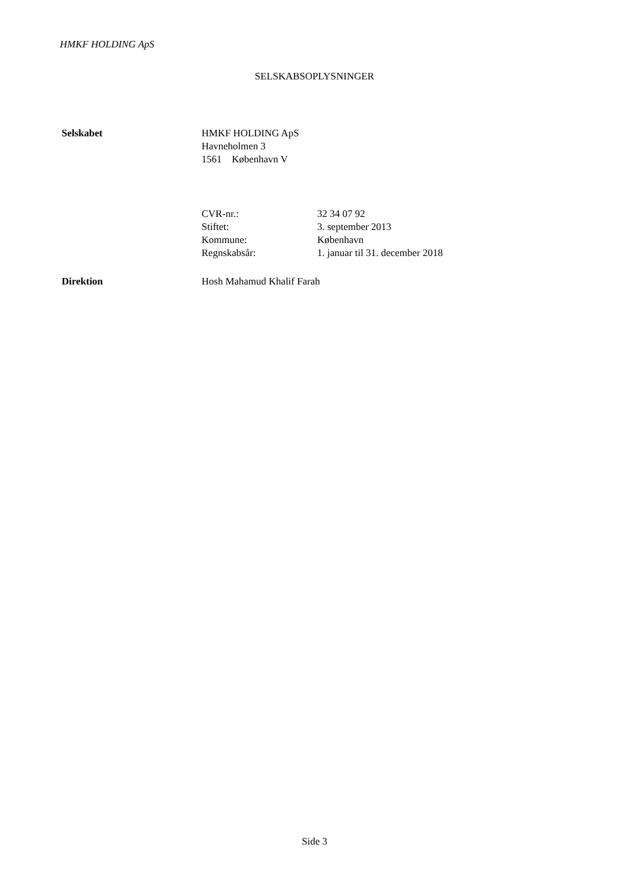HMKF HOLDING ApS
SELSKABSOPLYSNINGER
Selskabet HMKF HOLDING ApS
Havneholmen 3
1561 København V
CVR-nr.: 32 34 07 92
Stiftet: 3. september 2013
Kommune: København
Regnskabsår: 1. januar til 31. december 2018
Direktion Hosh Mahamud Khalif Farah
Side 3